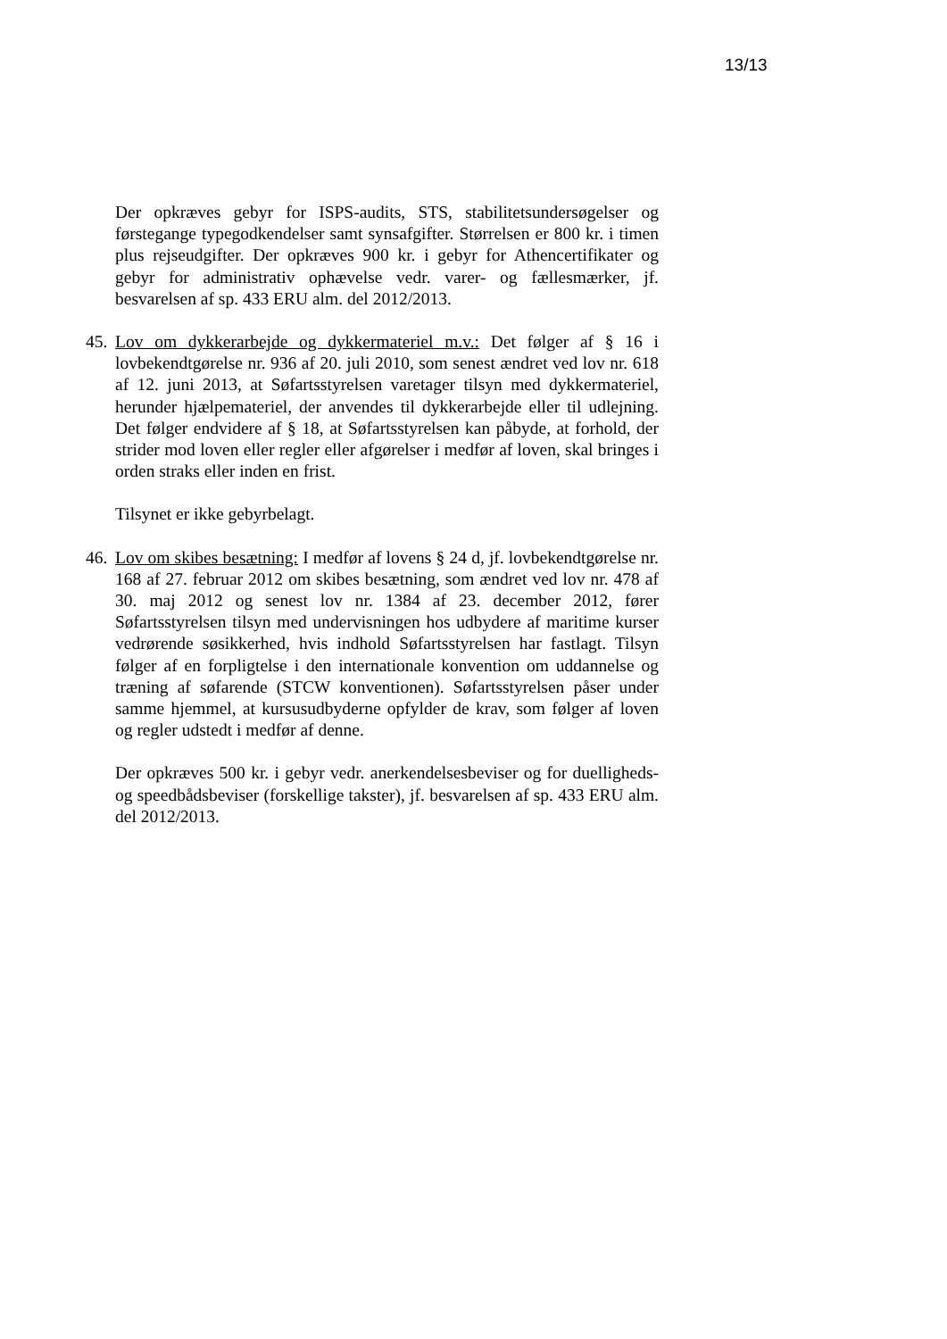13/13
Der opkræves gebyr for ISPS-audits, STS, stabilitetsundersøgelser og førstegange typegodkendelser samt synsafgifter. Størrelsen er 800 kr. i timen plus rejseudgifter. Der opkræves 900 kr. i gebyr for Athencertifikater og gebyr for administrativ ophævelse vedr. varer- og fællesmærker, jf. besvarelsen af sp. 433 ERU alm. del 2012/2013.
45.
Lov om dykkerarbejde og dykkermateriel m.v.: Det følger af § 16 i lovbekendtgørelse nr. 936 af 20. juli 2010, som senest ændret ved lov nr. 618 af 12. juni 2013, at Søfartsstyrelsen varetager tilsyn med dykkermateriel, herunder hjælpemateriel, der anvendes til dykkerarbejde eller til udlejning. Det følger endvidere af § 18, at Søfartsstyrelsen kan påbyde, at forhold, der strider mod loven eller regler eller afgørelser i medfør af loven, skal bringes i orden straks eller inden en frist.
Tilsynet er ikke gebyrbelagt.
46.
Lov om skibes besætning: I medfør af lovens § 24 d, jf. lovbekendtgørelse nr. 168 af 27. februar 2012 om skibes besætning, som ændret ved lov nr. 478 af 30. maj 2012 og senest lov nr. 1384 af 23. december 2012, fører Søfartsstyrelsen tilsyn med undervisningen hos udbydere af maritime kurser vedrørende søsikkerhed, hvis indhold Søfartsstyrelsen har fastlagt. Tilsyn følger af en forpligtelse i den internationale konvention om uddannelse og træning af søfarende (STCW konventionen). Søfartsstyrelsen påser under samme hjemmel, at kursusudbyderne opfylder de krav, som følger af loven og regler udstedt i medfør af denne.
Der opkræves 500 kr. i gebyr vedr. anerkendelsesbeviser og for duelligheds- og speedbådsbeviser (forskellige takster), jf. besvarelsen af sp. 433 ERU alm. del 2012/2013.